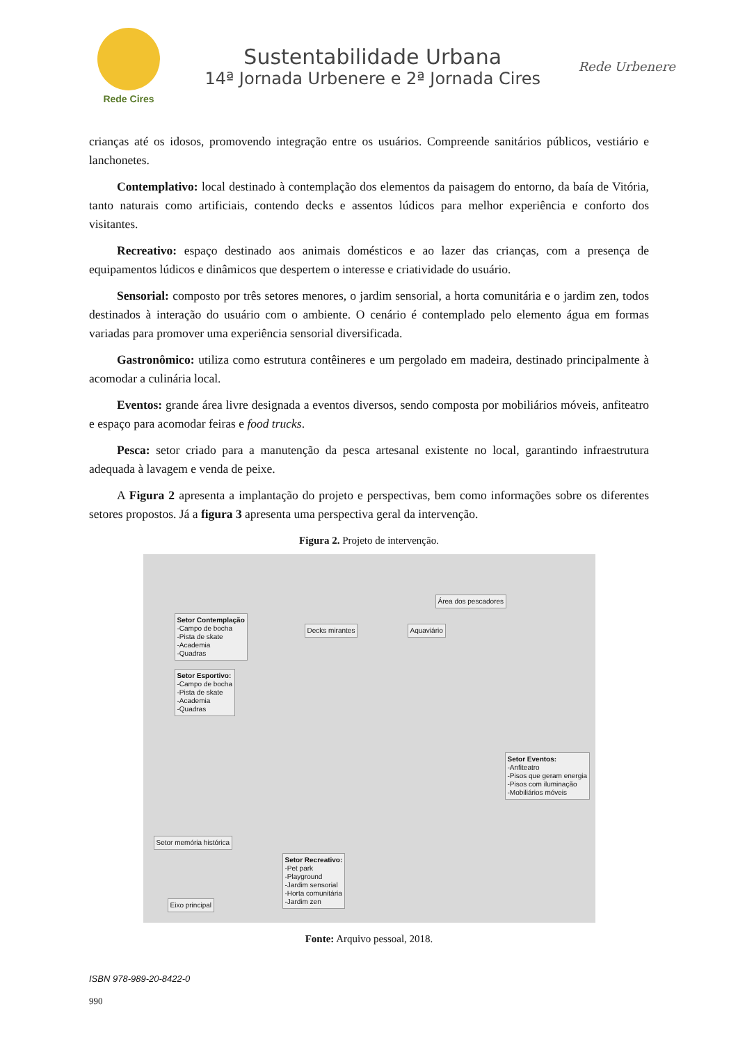Rede Cires
Sustentabilidade Urbana
14ª Jornada Urbenere e 2ª Jornada Cires
Rede Urbenere
crianças até os idosos, promovendo integração entre os usuários. Compreende sanitários públicos, vestiário e lanchonetes.
Contemplativo: local destinado à contemplação dos elementos da paisagem do entorno, da baía de Vitória, tanto naturais como artificiais, contendo decks e assentos lúdicos para melhor experiência e conforto dos visitantes.
Recreativo: espaço destinado aos animais domésticos e ao lazer das crianças, com a presença de equipamentos lúdicos e dinâmicos que despertem o interesse e criatividade do usuário.
Sensorial: composto por três setores menores, o jardim sensorial, a horta comunitária e o jardim zen, todos destinados à interação do usuário com o ambiente. O cenário é contemplado pelo elemento água em formas variadas para promover uma experiência sensorial diversificada.
Gastronômico: utiliza como estrutura contêineres e um pergolado em madeira, destinado principalmente à acomodar a culinária local.
Eventos: grande área livre designada a eventos diversos, sendo composta por mobiliários móveis, anfiteatro e espaço para acomodar feiras e food trucks.
Pesca: setor criado para a manutenção da pesca artesanal existente no local, garantindo infraestrutura adequada à lavagem e venda de peixe.
A Figura 2 apresenta a implantação do projeto e perspectivas, bem como informações sobre os diferentes setores propostos. Já a figura 3 apresenta uma perspectiva geral da intervenção.
Figura 2. Projeto de intervenção.
Área dos pescadores
Decks mirantes Aquaviário
Setor Contemplação
-Campo de bocha
-Pista de skate
-Academia
-Quadras
Setor Esportivo:
-Campo de bocha
-Pista de skate
-Academia
-Quadras
Setor Eventos:
-Anfiteatro
-Pisos que geram energia
-Pisos com iluminação
-Mobiliários móveis
Setor memória histórica
Eixo principal
Setor Recreativo:
-Pet park
-Playground
-Jardim sensorial
-Horta comunitária
-Jardim zen
Fonte: Arquivo pessoal, 2018.
ISBN 978-989-20-8422-0
990